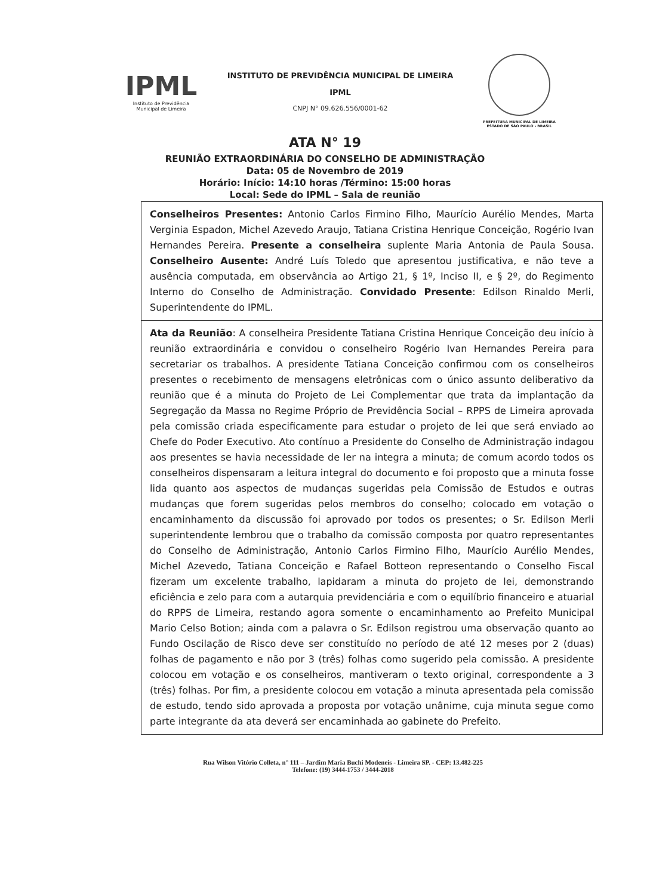IPML
Instituto de Previdência Municipal de Limeira
INSTITUTO DE PREVIDÊNCIA MUNICIPAL DE LIMEIRA
IPML
CNPJ N° 09.626.556/0001-62
PREFEITURA MUNICIPAL DE LIMEIRA
ESTADO DE SÃO PAULO - BRASIL
ATA N° 19
REUNIÃO EXTRAORDINÁRIA DO CONSELHO DE ADMINISTRAÇÃO
Data: 05 de Novembro de 2019
Horário: Início: 14:10 horas /Término: 15:00 horas
Local: Sede do IPML – Sala de reunião
Conselheiros Presentes: Antonio Carlos Firmino Filho, Maurício Aurélio Mendes, Marta Verginia Espadon, Michel Azevedo Araujo, Tatiana Cristina Henrique Conceição, Rogério Ivan Hernandes Pereira. Presente a conselheira suplente Maria Antonia de Paula Sousa. Conselheiro Ausente: André Luís Toledo que apresentou justificativa, e não teve a ausência computada, em observância ao Artigo 21, § 1º, Inciso II, e § 2º, do Regimento Interno do Conselho de Administração. Convidado Presente: Edilson Rinaldo Merli, Superintendente do IPML.
Ata da Reunião: A conselheira Presidente Tatiana Cristina Henrique Conceição deu início à reunião extraordinária e convidou o conselheiro Rogério Ivan Hernandes Pereira para secretariar os trabalhos. A presidente Tatiana Conceição confirmou com os conselheiros presentes o recebimento de mensagens eletrônicas com o único assunto deliberativo da reunião que é a minuta do Projeto de Lei Complementar que trata da implantação da Segregação da Massa no Regime Próprio de Previdência Social – RPPS de Limeira aprovada pela comissão criada especificamente para estudar o projeto de lei que será enviado ao Chefe do Poder Executivo. Ato contínuo a Presidente do Conselho de Administração indagou aos presentes se havia necessidade de ler na integra a minuta; de comum acordo todos os conselheiros dispensaram a leitura integral do documento e foi proposto que a minuta fosse lida quanto aos aspectos de mudanças sugeridas pela Comissão de Estudos e outras mudanças que forem sugeridas pelos membros do conselho; colocado em votação o encaminhamento da discussão foi aprovado por todos os presentes; o Sr. Edilson Merli superintendente lembrou que o trabalho da comissão composta por quatro representantes do Conselho de Administração, Antonio Carlos Firmino Filho, Maurício Aurélio Mendes, Michel Azevedo, Tatiana Conceição e Rafael Botteon representando o Conselho Fiscal fizeram um excelente trabalho, lapidaram a minuta do projeto de lei, demonstrando eficiência e zelo para com a autarquia previdenciária e com o equilíbrio financeiro e atuarial do RPPS de Limeira, restando agora somente o encaminhamento ao Prefeito Municipal Mario Celso Botion; ainda com a palavra o Sr. Edilson registrou uma observação quanto ao Fundo Oscilação de Risco deve ser constituído no período de até 12 meses por 2 (duas) folhas de pagamento e não por 3 (três) folhas como sugerido pela comissão. A presidente colocou em votação e os conselheiros, mantiveram o texto original, correspondente a 3 (três) folhas. Por fim, a presidente colocou em votação a minuta apresentada pela comissão de estudo, tendo sido aprovada a proposta por votação unânime, cuja minuta segue como parte integrante da ata deverá ser encaminhada ao gabinete do Prefeito.
Rua Wilson Vitório Colleta, n° 111 – Jardim Maria Buchi Modeneis - Limeira SP. - CEP: 13.482-225
Telefone: (19) 3444-1753 / 3444-2018